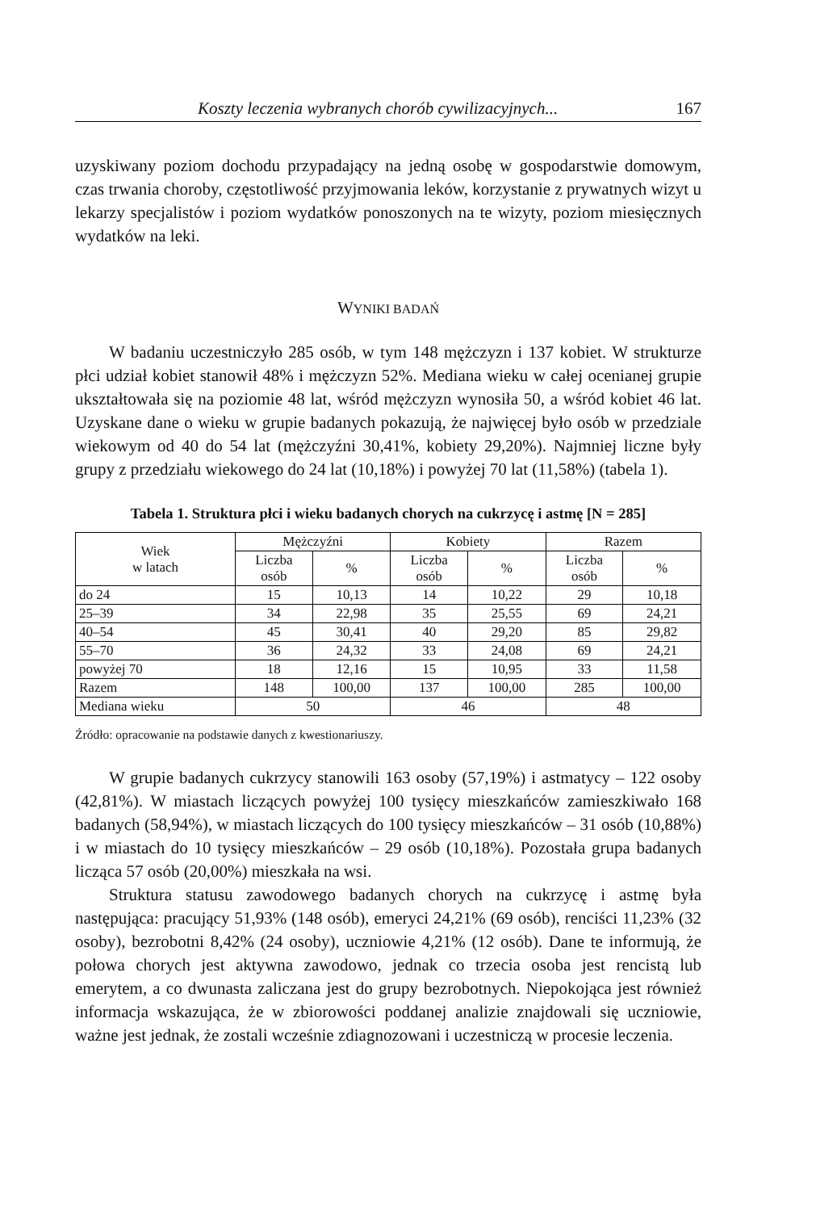Koszty leczenia wybranych chorób cywilizacyjnych... 167
uzyskiwany poziom dochodu przypadający na jedną osobę w gospodarstwie domowym, czas trwania choroby, częstotliwość przyjmowania leków, korzystanie z prywatnych wizyt u lekarzy specjalistów i poziom wydatków ponoszonych na te wizyty, poziom miesięcznych wydatków na leki.
WYNIKI BADAŃ
W badaniu uczestniczyło 285 osób, w tym 148 mężczyzn i 137 kobiet. W strukturze płci udział kobiet stanowił 48% i mężczyzn 52%. Mediana wieku w całej ocenianej grupie ukształtowała się na poziomie 48 lat, wśród mężczyzn wynosiła 50, a wśród kobiet 46 lat. Uzyskane dane o wieku w grupie badanych pokazują, że najwięcej było osób w przedziale wiekowym od 40 do 54 lat (mężczyźni 30,41%, kobiety 29,20%). Najmniej liczne były grupy z przedziału wiekowego do 24 lat (10,18%) i powyżej 70 lat (11,58%) (tabela 1).
Tabela 1. Struktura płci i wieku badanych chorych na cukrzycę i astmę [N = 285]
| Wiek w latach | Mężczyźni | | Kobiety | | Razem | |
| --- | --- | --- | --- | --- | --- | --- |
| | Liczba osób | % | Liczba osób | % | Liczba osób | % |
| do 24 | 15 | 10,13 | 14 | 10,22 | 29 | 10,18 |
| 25–39 | 34 | 22,98 | 35 | 25,55 | 69 | 24,21 |
| 40–54 | 45 | 30,41 | 40 | 29,20 | 85 | 29,82 |
| 55–70 | 36 | 24,32 | 33 | 24,08 | 69 | 24,21 |
| powyżej 70 | 18 | 12,16 | 15 | 10,95 | 33 | 11,58 |
| Razem | 148 | 100,00 | 137 | 100,00 | 285 | 100,00 |
| Mediana wieku | 50 | | 46 | | 48 | |
Źródło: opracowanie na podstawie danych z kwestionariuszy.
W grupie badanych cukrzycy stanowili 163 osoby (57,19%) i astmatycy – 122 osoby (42,81%). W miastach liczących powyżej 100 tysięcy mieszkańców zamieszkiwało 168 badanych (58,94%), w miastach liczących do 100 tysięcy mieszkańców – 31 osób (10,88%) i w miastach do 10 tysięcy mieszkańców – 29 osób (10,18%). Pozostała grupa badanych licząca 57 osób (20,00%) mieszkała na wsi.
Struktura statusu zawodowego badanych chorych na cukrzycę i astmę była następująca: pracujący 51,93% (148 osób), emeryci 24,21% (69 osób), renciści 11,23% (32 osoby), bezrobotni 8,42% (24 osoby), uczniowie 4,21% (12 osób). Dane te informują, że połowa chorych jest aktywna zawodowo, jednak co trzecia osoba jest rencistą lub emerytem, a co dwunasta zaliczana jest do grupy bezrobotnych. Niepokojąca jest również informacja wskazująca, że w zbiorowości poddanej analizie znajdowali się uczniowie, ważne jest jednak, że zostali wcześnie zdiagnozowani i uczestniczą w procesie leczenia.